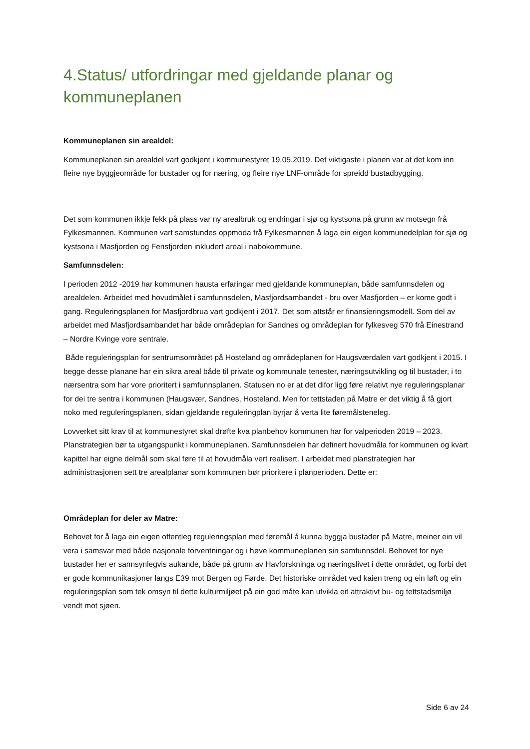4.Status/ utfordringar med gjeldande planar og kommuneplanen
Kommuneplanen sin arealdel:
Kommuneplanen sin arealdel vart godkjent i kommunestyret 19.05.2019. Det viktigaste i planen var at det kom inn fleire nye byggjeområde for bustader og for næring, og fleire nye LNF-område for spreidd bustadbygging.
Det som kommunen ikkje fekk på plass var ny arealbruk og endringar i sjø og kystsona på grunn av motsegn frå Fylkesmannen. Kommunen vart samstundes oppmoda frå Fylkesmannen å laga ein eigen kommunedelplan for sjø og kystsona i Masfjorden og Fensfjorden inkludert areal i nabokommune.
Samfunnsdelen:
I perioden 2012 -2019 har kommunen hausta erfaringar med gjeldande kommuneplan, både samfunnsdelen og arealdelen. Arbeidet med hovudmålet i samfunnsdelen, Masfjordsambandet - bru over Masfjorden – er kome godt i gang. Reguleringsplanen for Masfjordbrua vart godkjent i 2017. Det som attstår er finansieringsmodell. Som del av arbeidet med Masfjordsambandet har både områdeplan for Sandnes og områdeplan for fylkesveg 570 frå Einestrand – Nordre Kvinge vore sentrale.
Både reguleringsplan for sentrumsområdet på Hosteland og områdeplanen for Haugsværdalen vart godkjent i 2015. I begge desse planane har ein sikra areal både til private og kommunale tenester, næringsutvikling og til bustader, i to nærsentra som har vore prioritert i samfunnsplanen. Statusen no er at det difor ligg føre relativt nye reguleringsplanar for dei tre sentra i kommunen (Haugsvær, Sandnes, Hosteland. Men for tettstaden på Matre er det viktig å få gjort noko med reguleringsplanen, sidan gjeldande reguleringplan byrjar å verta lite føremålsteneleg.
Lovverket sitt krav til at kommunestyret skal drøfte kva planbehov kommunen har for valperioden 2019 – 2023. Planstrategien bør ta utgangspunkt i kommuneplanen. Samfunnsdelen har definert hovudmåla for kommunen og kvart kapittel har eigne delmål som skal føre til at hovudmåla vert realisert. I arbeidet med planstrategien har administrasjonen sett tre arealplanar som kommunen bør prioritere i planperioden. Dette er:
Områdeplan for deler av Matre:
Behovet for å laga ein eigen offentleg reguleringsplan med føremål å kunna byggja bustader på Matre, meiner ein vil vera i samsvar med både nasjonale forventningar og i høve kommuneplanen sin samfunnsdel. Behovet for nye bustader her er sannsynlegvis aukande, både på grunn av Havforskninga og næringslivet i dette området, og forbi det er gode kommunikasjoner langs E39 mot Bergen og Førde. Det historiske området ved kaien treng og ein løft og ein reguleringsplan som tek omsyn til dette kulturmiljøet på ein god måte kan utvikla eit attraktivt bu- og tettstadsmiljø vendt mot sjøen.
Side 6 av 24